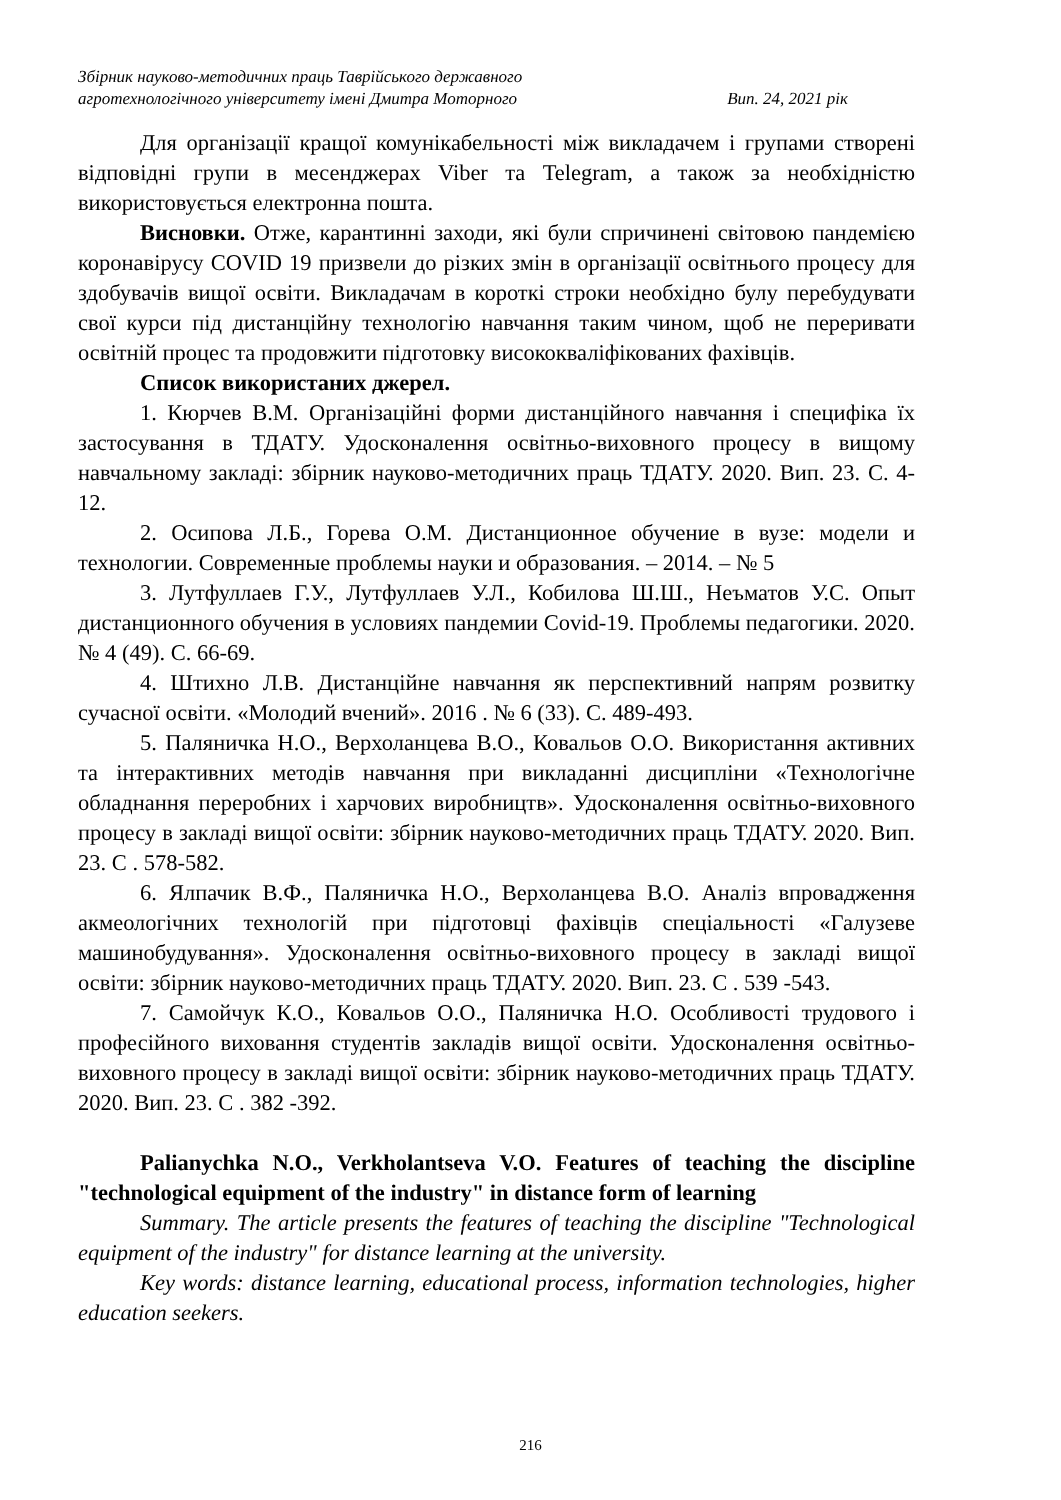Збірник науково-методичних праць Таврійського державного
агротехнологічного університету імені Дмитра Моторного Вип. 24, 2021 рік
Для організації кращої комунікабельності між викладачем і групами створені відповідні групи в месенджерах Viber та Telegram, а також за необхідністю використовується електронна пошта.
Висновки. Отже, карантинні заходи, які були спричинені світовою пандемією коронавірусу COVID 19 призвели до різких змін в організації освітнього процесу для здобувачів вищої освіти. Викладачам в короткі строки необхідно булу перебудувати свої курси під дистанційну технологію навчання таким чином, щоб не переривати освітній процес та продовжити підготовку висококваліфікованих фахівців.
Список використаних джерел.
1. Кюрчев В.М. Організаційні форми дистанційного навчання і специфіка їх застосування в ТДАТУ. Удосконалення освітньо-виховного процесу в вищому навчальному закладі: збірник науково-методичних праць ТДАТУ. 2020. Вип. 23. С. 4-12.
2. Осипова Л.Б., Горева О.М. Дистанционное обучение в вузе: модели и технологии. Современные проблемы науки и образования. – 2014. – № 5
3. Лутфуллаев Г.У., Лутфуллаев У.Л., Кобилова Ш.Ш., Неъматов У.С. Опыт дистанционного обучения в условиях пандемии Covid-19. Проблемы педагогики. 2020. № 4 (49). С. 66-69.
4. Штихно Л.В. Дистанційне навчання як перспективний напрям розвитку сучасної освіти. «Молодий вчений». 2016 . № 6 (33). С. 489-493.
5. Паляничка Н.О., Верхоланцева В.О., Ковальов О.О. Використання активних та інтерактивних методів навчання при викладанні дисципліни «Технологічне обладнання переробних і харчових виробництв». Удосконалення освітньо-виховного процесу в закладі вищої освіти: збірник науково-методичних праць ТДАТУ. 2020. Вип. 23. С . 578-582.
6. Ялпачик В.Ф., Паляничка Н.О., Верхоланцева В.О. Аналіз впровадження акмеологічних технологій при підготовці фахівців спеціальності «Галузеве машинобудування». Удосконалення освітньо-виховного процесу в закладі вищої освіти: збірник науково-методичних праць ТДАТУ. 2020. Вип. 23. С . 539 -543.
7. Самойчук К.О., Ковальов О.О., Паляничка Н.О. Особливості трудового і професійного виховання студентів закладів вищої освіти. Удосконалення освітньо-виховного процесу в закладі вищої освіти: збірник науково-методичних праць ТДАТУ. 2020. Вип. 23. С . 382 -392.
Palianychka N.O., Verkholantseva V.O. Features of teaching the discipline "technological equipment of the industry" in distance form of learning
Summary. The article presents the features of teaching the discipline "Technological equipment of the industry" for distance learning at the university.
Key words: distance learning, educational process, information technologies, higher education seekers.
216